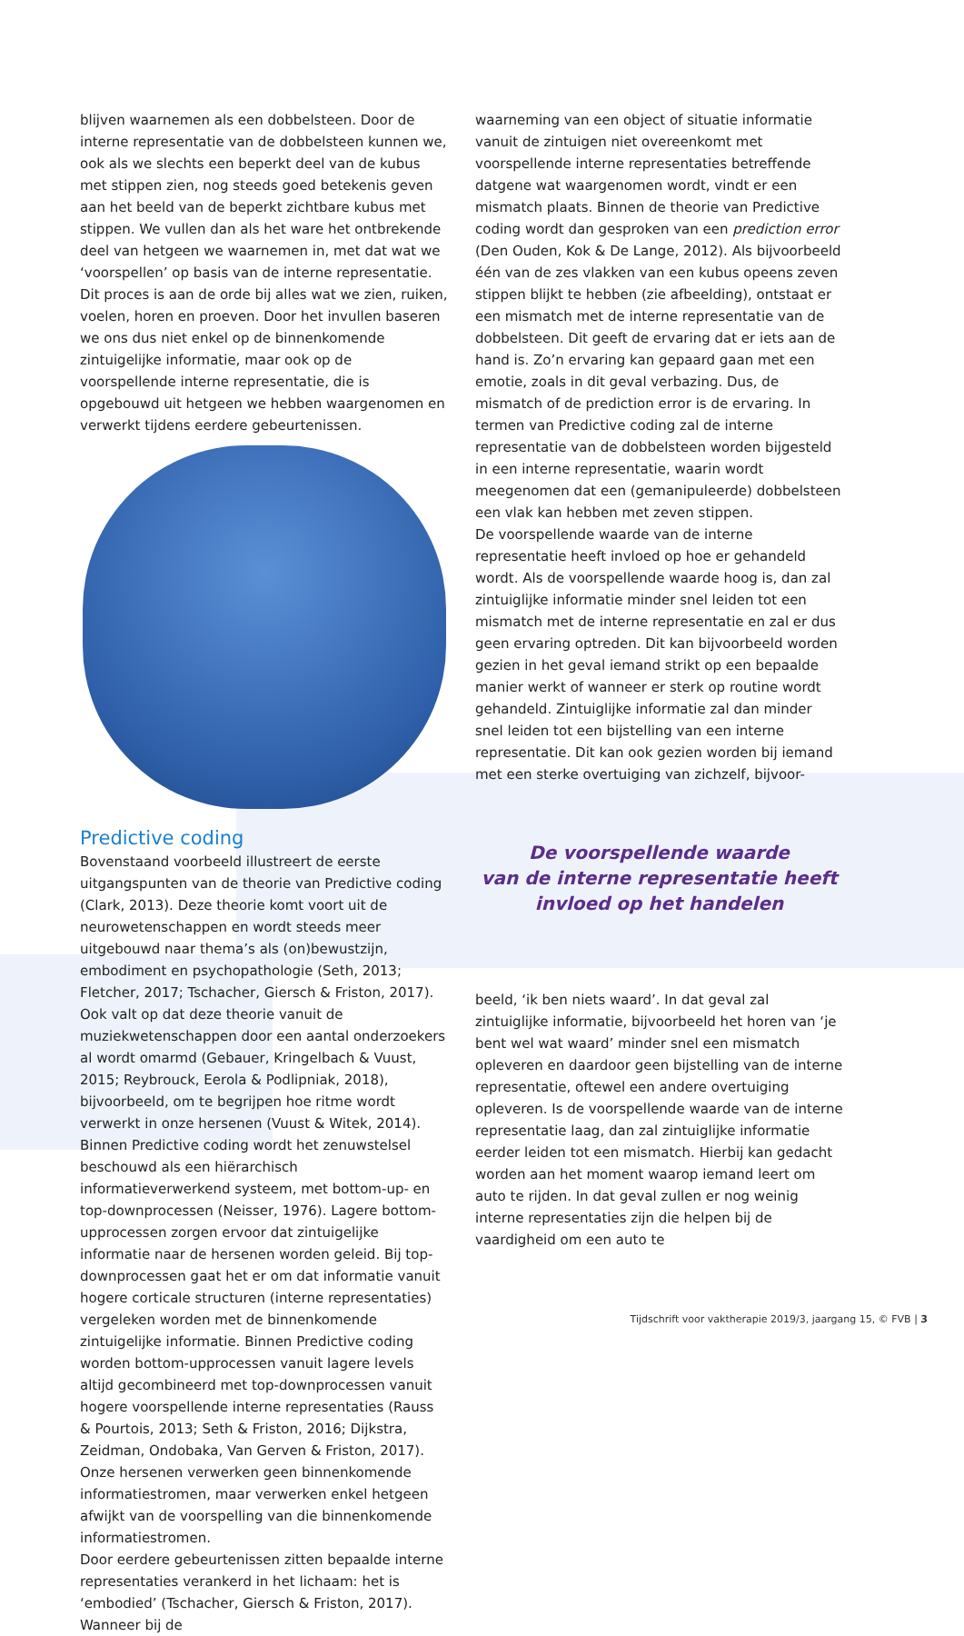blijven waarnemen als een dobbelsteen. Door de interne representatie van de dobbelsteen kunnen we, ook als we slechts een beperkt deel van de kubus met stippen zien, nog steeds goed betekenis geven aan het beeld van de beperkt zichtbare kubus met stippen. We vullen dan als het ware het ontbrekende deel van hetgeen we waarnemen in, met dat wat we ‘voorspellen’ op basis van de interne representatie. Dit proces is aan de orde bij alles wat we zien, ruiken, voelen, horen en proeven. Door het invullen baseren we ons dus niet enkel op de binnenkomende zintuigelijke informatie, maar ook op de voorspellende interne representatie, die is opgebouwd uit hetgeen we hebben waargenomen en verwerkt tijdens eerdere gebeurtenissen.
Predictive coding
Bovenstaand voorbeeld illustreert de eerste uitgangspunten van de theorie van Predictive coding (Clark, 2013). Deze theorie komt voort uit de neurowetenschappen en wordt steeds meer uitgebouwd naar thema’s als (on)bewustzijn, embodiment en psychopathologie (Seth, 2013; Fletcher, 2017; Tschacher, Giersch & Friston, 2017). Ook valt op dat deze theorie vanuit de muziekwetenschappen door een aantal onderzoekers al wordt omarmd (Gebauer, Kringelbach & Vuust, 2015; Reybrouck, Eerola & Podlipniak, 2018), bijvoorbeeld, om te begrijpen hoe ritme wordt verwerkt in onze hersenen (Vuust & Witek, 2014).
Binnen Predictive coding wordt het zenuwstelsel beschouwd als een hiërarchisch informatieverwerkend systeem, met bottom-up- en top-downprocessen (Neisser, 1976). Lagere bottom-upprocessen zorgen ervoor dat zintuigelijke informatie naar de hersenen worden geleid. Bij top-downprocessen gaat het er om dat informatie vanuit hogere corticale structuren (interne representaties) vergeleken worden met de binnenkomende zintuigelijke informatie. Binnen Predictive coding worden bottom-upprocessen vanuit lagere levels altijd gecombineerd met top-downprocessen vanuit hogere voorspellende interne representaties (Rauss & Pourtois, 2013; Seth & Friston, 2016; Dijkstra, Zeidman, Ondobaka, Van Gerven & Friston, 2017). Onze hersenen verwerken geen binnenkomende informatiestromen, maar verwerken enkel hetgeen afwijkt van de voorspelling van die binnenkomende informatiestromen.
Door eerdere gebeurtenissen zitten bepaalde interne representaties verankerd in het lichaam: het is ‘embodied’ (Tschacher, Giersch & Friston, 2017). Wanneer bij de
waarneming van een object of situatie informatie vanuit de zintuigen niet overeenkomt met voorspellende interne representaties betreffende datgene wat waargenomen wordt, vindt er een mismatch plaats. Binnen de theorie van Predictive coding wordt dan gesproken van een prediction error (Den Ouden, Kok & De Lange, 2012). Als bijvoorbeeld één van de zes vlakken van een kubus opeens zeven stippen blijkt te hebben (zie afbeelding), ontstaat er een mismatch met de interne representatie van de dobbelsteen. Dit geeft de ervaring dat er iets aan de hand is. Zo’n ervaring kan gepaard gaan met een emotie, zoals in dit geval verbazing. Dus, de mismatch of de prediction error is de ervaring. In termen van Predictive coding zal de interne representatie van de dobbelsteen worden bijgesteld in een interne representatie, waarin wordt meegenomen dat een (gemanipuleerde) dobbelsteen een vlak kan hebben met zeven stippen.
De voorspellende waarde van de interne representatie heeft invloed op hoe er gehandeld wordt. Als de voorspellende waarde hoog is, dan zal zintuiglijke informatie minder snel leiden tot een mismatch met de interne representatie en zal er dus geen ervaring optreden. Dit kan bijvoorbeeld worden gezien in het geval iemand strikt op een bepaalde manier werkt of wanneer er sterk op routine wordt gehandeld. Zintuiglijke informatie zal dan minder snel leiden tot een bijstelling van een interne representatie. Dit kan ook gezien worden bij iemand met een sterke overtuiging van zichzelf, bijvoor-
De voorspellende waarde
van de interne representatie heeft
invloed op het handelen
beeld, ‘ik ben niets waard’. In dat geval zal zintuiglijke informatie, bijvoorbeeld het horen van ‘je bent wel wat waard’ minder snel een mismatch opleveren en daardoor geen bijstelling van de interne representatie, oftewel een andere overtuiging opleveren. Is de voorspellende waarde van de interne representatie laag, dan zal zintuiglijke informatie eerder leiden tot een mismatch. Hierbij kan gedacht worden aan het moment waarop iemand leert om auto te rijden. In dat geval zullen er nog weinig interne representaties zijn die helpen bij de vaardigheid om een auto te
Tijdschrift voor vaktherapie 2019/3, jaargang 15, © FVB | 3